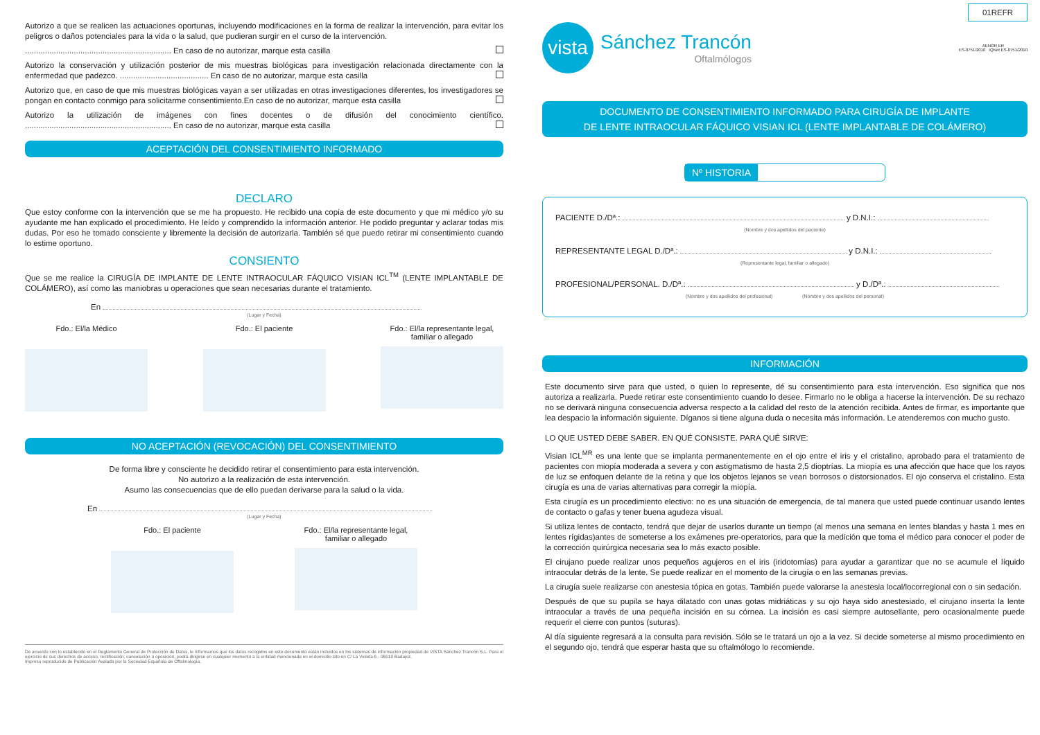Autorizo a que se realicen las actuaciones oportunas, incluyendo modificaciones en la forma de realizar la intervención, para evitar los peligros o daños potenciales para la vida o la salud, que pudieran surgir en el curso de la intervención.
.................................................................. En caso de no autorizar, marque esta casilla
Autorizo la conservación y utilización posterior de mis muestras biológicas para investigación relacionada directamente con la enfermedad que padezco. ........................................ En caso de no autorizar, marque esta casilla
Autorizo que, en caso de que mis muestras biológicas vayan a ser utilizadas en otras investigaciones diferentes, los investigadores se pongan en contacto conmigo para solicitarme consentimiento.En caso de no autorizar, marque esta casilla
Autorizo la utilización de imágenes con fines docentes o de difusión del conocimiento científico. .................................................................. En caso de no autorizar, marque esta casilla
ACEPTACIÓN DEL CONSENTIMIENTO INFORMADO
DECLARO
Que estoy conforme con la intervención que se me ha propuesto. He recibido una copia de este documento y que mi médico y/o su ayudante me han explicado el procedimiento. He leído y comprendido la información anterior. He podido preguntar y aclarar todas mis dudas. Por eso he tomado consciente y libremente la decisión de autorizarla. También sé que puedo retirar mi consentimiento cuando lo estime oportuno.
CONSIENTO
Que se me realice la CIRUGÍA DE IMPLANTE DE LENTE INTRAOCULAR FÁQUICO VISIAN ICL<sup>TM</sup> (LENTE IMPLANTABLE DE COLÁMERO), así como las maniobras u operaciones que sean necesarias durante el tratamiento.
En
(Lugar y Fecha)
Fdo.: El/la Médico Fdo.: El paciente Fdo.: El/la representante legal, familiar o allegado
NO ACEPTACIÓN (REVOCACIÓN) DEL CONSENTIMIENTO
De forma libre y consciente he decidido retirar el consentimiento para esta intervención.
No autorizo a la realización de esta intervención.
Asumo las consecuencias que de ello puedan derivarse para la salud o la vida.
En
(Lugar y Fecha)
Fdo.: El paciente Fdo.: El/la representante legal, familiar o allegado
De acuerdo con lo establecido en el Reglamento General de Protección de Datos, le informamos que los datos recogidos en este documento están incluidos en los sistemas de información propiedad de VISTA Sánchez Trancón S.L. Para el ejercicio de sus derechos de acceso, rectificación, cancelación u oposición, podrá dirigirse en cualquier momento a la entidad mencionada en el domicilio sito en C/ La Violeta 6 - 06010 Badajoz.
Impreso reproducido de Publicación Avalada por la Sociedad Española de Oftalmología.
01REFR
vista
Sánchez Trancón
Oftalmólogos
AENOR ER
ES-0751/2010 IQNet ES-0751/2010
DOCUMENTO DE CONSENTIMIENTO INFORMADO PARA CIRUGÍA DE IMPLANTE
DE LENTE INTRAOCULAR FÁQUICO VISIAN ICL (LENTE IMPLANTABLE DE COLÁMERO)
Nº HISTORIA
PACIENTE D./Dª.: y D.N.I.:
(Nombre y dos apellidos del paciente)
REPRESENTANTE LEGAL D./Dª.: y D.N.I.:
(Representante legal, familiar o allegado)
PROFESIONAL/PERSONAL. D./Dª.: y D./Dª.:
(Nombre y dos apellidos del profesional) (Nombre y dos apellidos del personal)
INFORMACIÓN
Este documento sirve para que usted, o quien lo represente, dé su consentimiento para esta intervención. Eso significa que nos autoriza a realizarla. Puede retirar este consentimiento cuando lo desee. Firmarlo no le obliga a hacerse la intervención. De su rechazo no se derivará ninguna consecuencia adversa respecto a la calidad del resto de la atención recibida. Antes de firmar, es importante que lea despacio la información siguiente. Díganos si tiene alguna duda o necesita más información. Le atenderemos con mucho gusto.
LO QUE USTED DEBE SABER. EN QUÉ CONSISTE. PARA QUÉ SIRVE:
Visian ICL<sup>MR</sup> es una lente que se implanta permanentemente en el ojo entre el iris y el cristalino, aprobado para el tratamiento de pacientes con miopía moderada a severa y con astigmatismo de hasta 2,5 dioptrías. La miopía es una afección que hace que los rayos de luz se enfoquen delante de la retina y que los objetos lejanos se vean borrosos o distorsionados. El ojo conserva el cristalino. Esta cirugía es una de varias alternativas para corregir la miopía.
Esta cirugía es un procedimiento electivo: no es una situación de emergencia, de tal manera que usted puede continuar usando lentes de contacto o gafas y tener buena agudeza visual.
Si utiliza lentes de contacto, tendrá que dejar de usarlos durante un tiempo (al menos una semana en lentes blandas y hasta 1 mes en lentes rígidas)antes de someterse a los exámenes pre-operatorios, para que la medición que toma el médico para conocer el poder de la corrección quirúrgica necesaria sea lo más exacto posible.
El cirujano puede realizar unos pequeños agujeros en el iris (iridotomías) para ayudar a garantizar que no se acumule el líquido intraocular detrás de la lente. Se puede realizar en el momento de la cirugía o en las semanas previas.
La cirugía suele realizarse con anestesia tópica en gotas. También puede valorarse la anestesia local/locorregional con o sin sedación.
Después de que su pupila se haya dilatado con unas gotas midriáticas y su ojo haya sido anestesiado, el cirujano inserta la lente intraocular a través de una pequeña incisión en su córnea. La incisión es casi siempre autosellante, pero ocasionalmente puede requerir el cierre con puntos (suturas).
Al día siguiente regresará a la consulta para revisión. Sólo se le tratará un ojo a la vez. Si decide someterse al mismo procedimiento en el segundo ojo, tendrá que esperar hasta que su oftalmólogo lo recomiende.